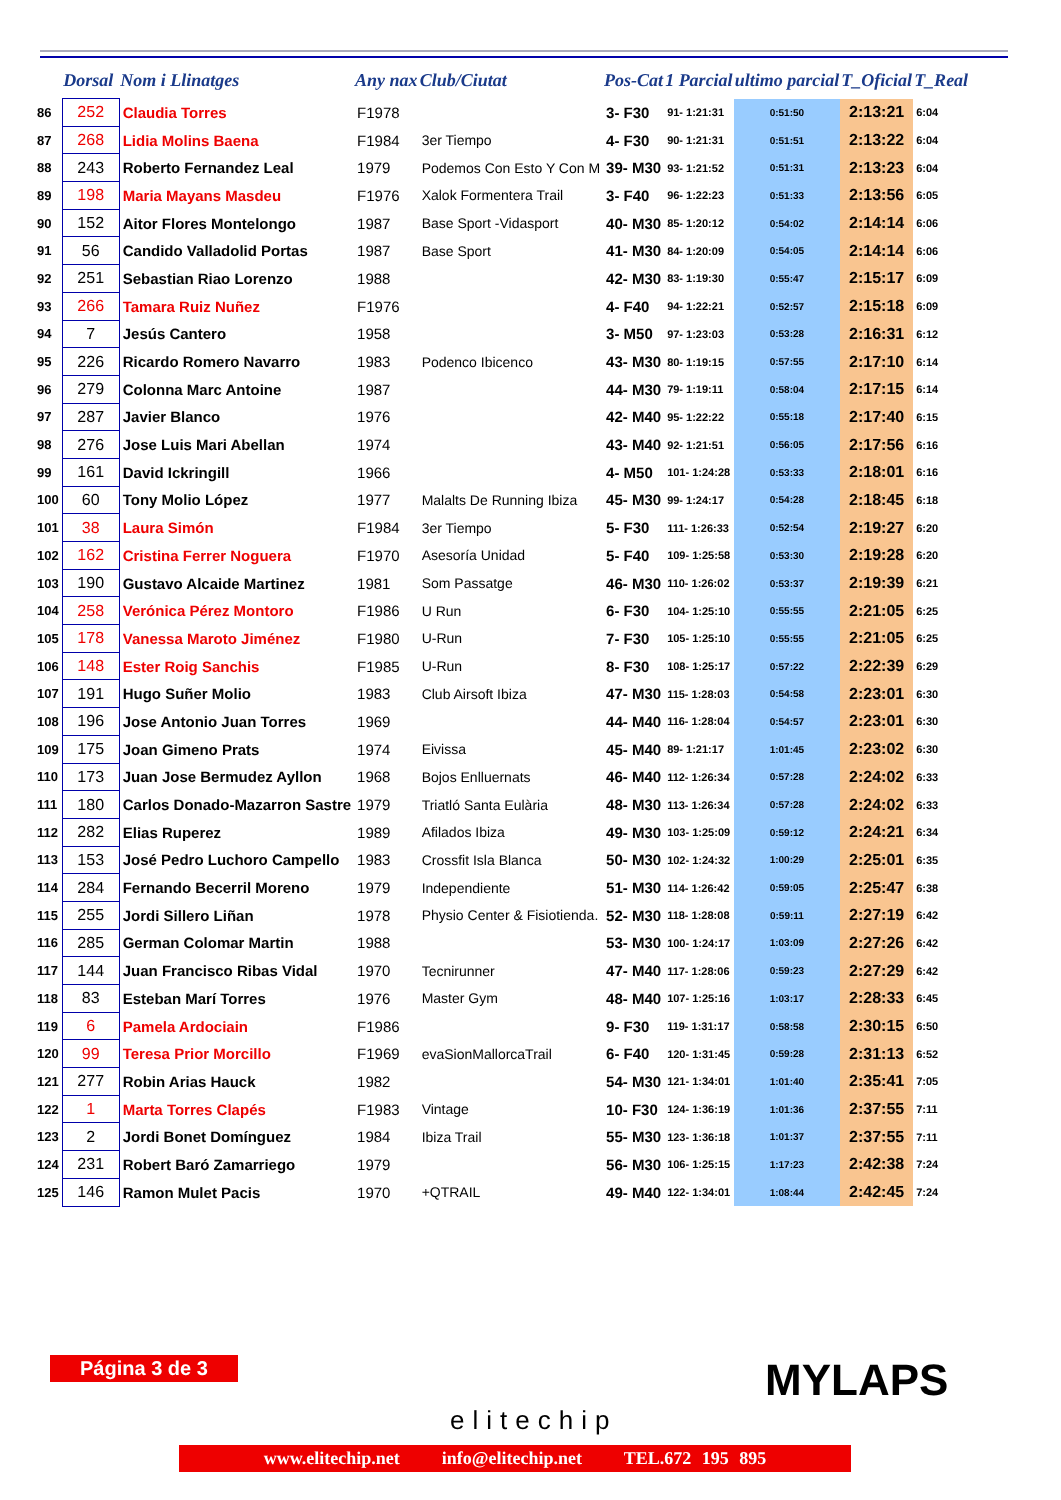| | Dorsal | Nom i Llinatges | Any nax | Club/Ciutat | Pos-Cat | 1 Parcial | ultimo parcial | T_Oficial | T_Real |
| --- | --- | --- | --- | --- | --- | --- | --- | --- | --- |
| 86 | 252 | Claudia Torres | F1978 | | 3- F30 | 91- 1:21:31 | 0:51:50 | 2:13:21 | 6:04 |
| 87 | 268 | Lidia Molins Baena | F1984 | 3er Tiempo | 4- F30 | 90- 1:21:31 | 0:51:51 | 2:13:22 | 6:04 |
| 88 | 243 | Roberto Fernandez Leal | 1979 | Podemos Con Esto Y Con M | 39- M30 | 93- 1:21:52 | 0:51:31 | 2:13:23 | 6:04 |
| 89 | 198 | Maria Mayans Masdeu | F1976 | Xalok Formentera Trail | 3- F40 | 96- 1:22:23 | 0:51:33 | 2:13:56 | 6:05 |
| 90 | 152 | Aitor Flores Montelongo | 1987 | Base Sport -Vidasport | 40- M30 | 85- 1:20:12 | 0:54:02 | 2:14:14 | 6:06 |
| 91 | 56 | Candido Valladolid Portas | 1987 | Base Sport | 41- M30 | 84- 1:20:09 | 0:54:05 | 2:14:14 | 6:06 |
| 92 | 251 | Sebastian Riao Lorenzo | 1988 | | 42- M30 | 83- 1:19:30 | 0:55:47 | 2:15:17 | 6:09 |
| 93 | 266 | Tamara Ruiz Nuñez | F1976 | | 4- F40 | 94- 1:22:21 | 0:52:57 | 2:15:18 | 6:09 |
| 94 | 7 | Jesús Cantero | 1958 | | 3- M50 | 97- 1:23:03 | 0:53:28 | 2:16:31 | 6:12 |
| 95 | 226 | Ricardo Romero Navarro | 1983 | Podenco Ibicenco | 43- M30 | 80- 1:19:15 | 0:57:55 | 2:17:10 | 6:14 |
| 96 | 279 | Colonna Marc Antoine | 1987 | | 44- M30 | 79- 1:19:11 | 0:58:04 | 2:17:15 | 6:14 |
| 97 | 287 | Javier Blanco | 1976 | | 42- M40 | 95- 1:22:22 | 0:55:18 | 2:17:40 | 6:15 |
| 98 | 276 | Jose Luis Mari Abellan | 1974 | | 43- M40 | 92- 1:21:51 | 0:56:05 | 2:17:56 | 6:16 |
| 99 | 161 | David Ickringill | 1966 | | 4- M50 | 101- 1:24:28 | 0:53:33 | 2:18:01 | 6:16 |
| 100 | 60 | Tony Molio López | 1977 | Malalts De Running Ibiza | 45- M30 | 99- 1:24:17 | 0:54:28 | 2:18:45 | 6:18 |
| 101 | 38 | Laura Simón | F1984 | 3er Tiempo | 5- F30 | 111- 1:26:33 | 0:52:54 | 2:19:27 | 6:20 |
| 102 | 162 | Cristina Ferrer Noguera | F1970 | Asesoría Unidad | 5- F40 | 109- 1:25:58 | 0:53:30 | 2:19:28 | 6:20 |
| 103 | 190 | Gustavo Alcaide Martinez | 1981 | Som Passatge | 46- M30 | 110- 1:26:02 | 0:53:37 | 2:19:39 | 6:21 |
| 104 | 258 | Verónica Pérez Montoro | F1986 | U Run | 6- F30 | 104- 1:25:10 | 0:55:55 | 2:21:05 | 6:25 |
| 105 | 178 | Vanessa Maroto Jiménez | F1980 | U-Run | 7- F30 | 105- 1:25:10 | 0:55:55 | 2:21:05 | 6:25 |
| 106 | 148 | Ester Roig Sanchis | F1985 | U-Run | 8- F30 | 108- 1:25:17 | 0:57:22 | 2:22:39 | 6:29 |
| 107 | 191 | Hugo Suñer Molio | 1983 | Club Airsoft Ibiza | 47- M30 | 115- 1:28:03 | 0:54:58 | 2:23:01 | 6:30 |
| 108 | 196 | Jose Antonio Juan Torres | 1969 | | 44- M40 | 116- 1:28:04 | 0:54:57 | 2:23:01 | 6:30 |
| 109 | 175 | Joan Gimeno Prats | 1974 | Eivissa | 45- M40 | 89- 1:21:17 | 1:01:45 | 2:23:02 | 6:30 |
| 110 | 173 | Juan Jose Bermudez Ayllon | 1968 | Bojos Enlluernats | 46- M40 | 112- 1:26:34 | 0:57:28 | 2:24:02 | 6:33 |
| 111 | 180 | Carlos Donado-Mazarron Sastre | 1979 | Triatló Santa Eulària | 48- M30 | 113- 1:26:34 | 0:57:28 | 2:24:02 | 6:33 |
| 112 | 282 | Elias Ruperez | 1989 | Afilados Ibiza | 49- M30 | 103- 1:25:09 | 0:59:12 | 2:24:21 | 6:34 |
| 113 | 153 | José Pedro Luchoro Campello | 1983 | Crossfit Isla Blanca | 50- M30 | 102- 1:24:32 | 1:00:29 | 2:25:01 | 6:35 |
| 114 | 284 | Fernando Becerril Moreno | 1979 | Independiente | 51- M30 | 114- 1:26:42 | 0:59:05 | 2:25:47 | 6:38 |
| 115 | 255 | Jordi Sillero Liñan | 1978 | Physio Center & Fisiotienda. | 52- M30 | 118- 1:28:08 | 0:59:11 | 2:27:19 | 6:42 |
| 116 | 285 | German Colomar Martin | 1988 | | 53- M30 | 100- 1:24:17 | 1:03:09 | 2:27:26 | 6:42 |
| 117 | 144 | Juan Francisco Ribas Vidal | 1970 | Tecnirunner | 47- M40 | 117- 1:28:06 | 0:59:23 | 2:27:29 | 6:42 |
| 118 | 83 | Esteban Marí Torres | 1976 | Master Gym | 48- M40 | 107- 1:25:16 | 1:03:17 | 2:28:33 | 6:45 |
| 119 | 6 | Pamela Ardociain | F1986 | | 9- F30 | 119- 1:31:17 | 0:58:58 | 2:30:15 | 6:50 |
| 120 | 99 | Teresa Prior Morcillo | F1969 | evaSionMallorcaTrail | 6- F40 | 120- 1:31:45 | 0:59:28 | 2:31:13 | 6:52 |
| 121 | 277 | Robin Arias Hauck | 1982 | | 54- M30 | 121- 1:34:01 | 1:01:40 | 2:35:41 | 7:05 |
| 122 | 1 | Marta Torres Clapés | F1983 | Vintage | 10- F30 | 124- 1:36:19 | 1:01:36 | 2:37:55 | 7:11 |
| 123 | 2 | Jordi Bonet Domínguez | 1984 | Ibiza Trail | 55- M30 | 123- 1:36:18 | 1:01:37 | 2:37:55 | 7:11 |
| 124 | 231 | Robert Baró Zamarriego | 1979 | | 56- M30 | 106- 1:25:15 | 1:17:23 | 2:42:38 | 7:24 |
| 125 | 146 | Ramon Mulet Pacis | 1970 | +QTRAIL | 49- M40 | 122- 1:34:01 | 1:08:44 | 2:42:45 | 7:24 |
Página 3 de 3
elitechip
MYLAPS
www.elitechip.net info@elitechip.net TEL.672 195 895